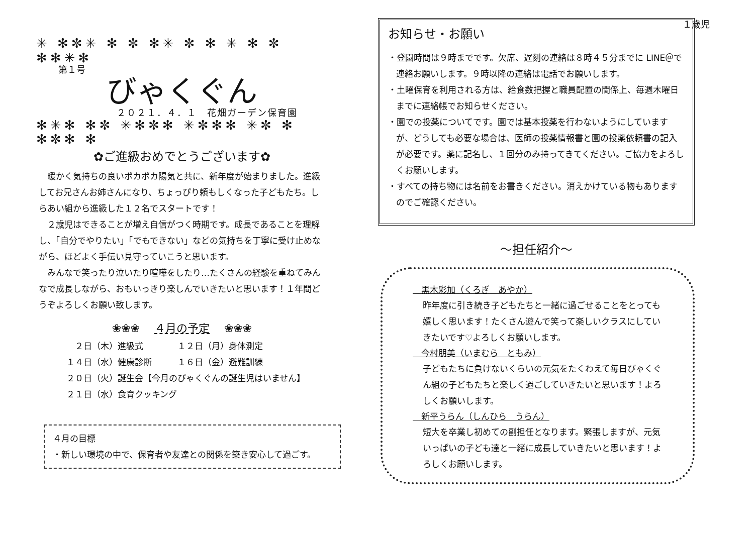１歳児
✳ ✻✼✳ ✻ ✼ ✻✳ ✼ ✻ ✳ ✻ ✼ ✻✻✳✻
第１号
びゃくぐん
２０２１．４．１　花畑ガーデン保育園
✻✳✻ ✻✼ ✳✻✼✻ ✳✼✻✻ ✳✼ ✻ ✻✼✻ ✻
✿ご進級おめでとうございます✿
　暖かく気持ちの良いポカポカ陽気と共に、新年度が始まりました。進級してお兄さんお姉さんになり、ちょっぴり頼もしくなった子どもたち。しらあい組から進級した１２名でスタートです！
　２歳児はできることが増え自信がつく時期です。成長であることを理解し、「自分でやりたい」「でもできない」などの気持ちを丁寧に受け止めながら、ほどよく手伝い見守っていこうと思います。
　みんなで笑ったり泣いたり喧嘩をしたり…たくさんの経験を重ねてみんなで成長しながら、おもいっきり楽しんでいきたいと思います！１年間どうぞよろしくお願い致します。
❀❀❀ 　４月の予定　 ❀❀❀
　２日（木）進級式　　　　１２日（月）身体測定
１４日（水）健康診断　　　１６日（金）避難訓練
２０日（火）誕生会【今月のびゃくぐんの誕生児はいません】
２１日（水）食育クッキング
４月の目標
・新しい環境の中で、保育者や友達との関係を築き安心して過ごす。
お知らせ・お願い
・登園時間は９時までです。欠席、遅刻の連絡は８時４５分までに LINE＠で連絡お願いします。９時以降の連絡は電話でお願いします。
・土曜保育を利用される方は、給食数把握と職員配置の関係上、毎週木曜日までに連絡帳でお知らせください。
・園での投薬についてです。園では基本投薬を行わないようにしていますが、どうしても必要な場合は、医師の投薬情報書と園の投薬依頼書の記入が必要です。薬に記名し、１回分のみ持ってきてください。ご協力をよろしくお願いします。
・すべての持ち物には名前をお書きください。消えかけている物もありますのでご確認ください。
～担任紹介～
　黒木彩加（くろぎ　あやか）
昨年度に引き続き子どもたちと一緒に過ごせることをとっても嬉しく思います！たくさん遊んで笑って楽しいクラスにしていきたいです♡よろしくお願いします。
　今村朋美（いまむら　ともみ）
子どもたちに負けないくらいの元気をたくわえて毎日びゃくぐん組の子どもたちと楽しく過ごしていきたいと思います！よろしくお願いします。
　新平うらん（しんひら　うらん）
短大を卒業し初めての副担任となります。緊張しますが、元気いっぱいの子ども達と一緒に成長していきたいと思います！よろしくお願いします。